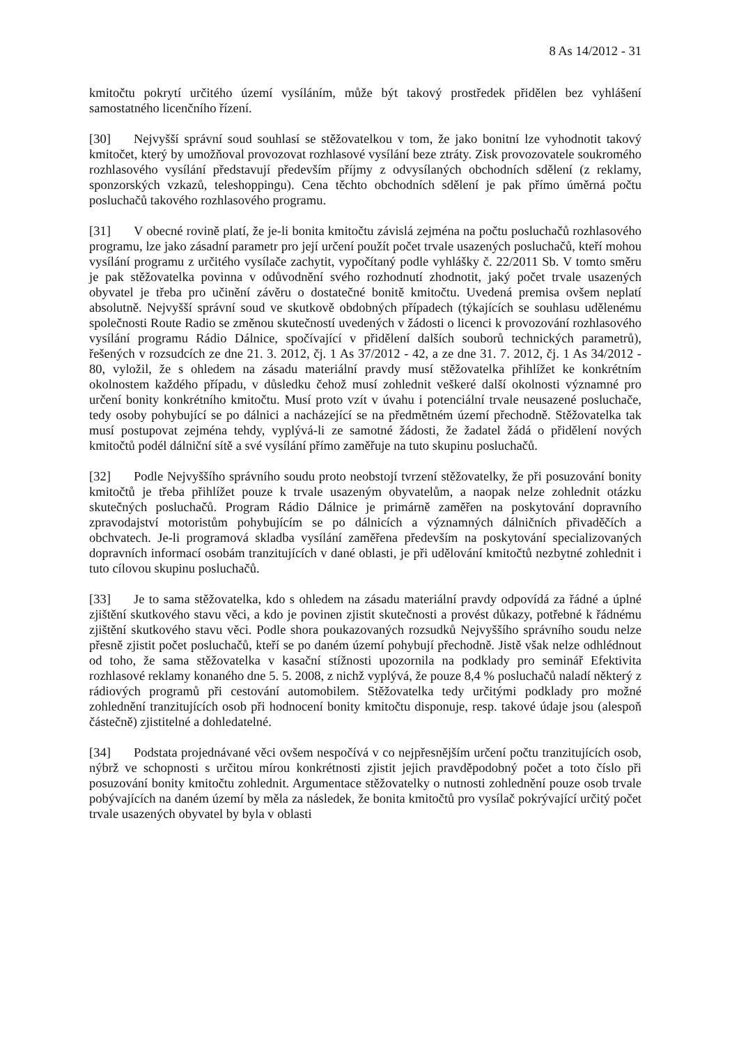8 As 14/2012 - 31
kmitočtu pokrytí určitého území vysíláním, může být takový prostředek přidělen bez vyhlášení samostatného licenčního řízení.
[30] Nejvyšší správní soud souhlasí se stěžovatelkou v tom, že jako bonitní lze vyhodnotit takový kmitočet, který by umožňoval provozovat rozhlasové vysílání beze ztráty. Zisk provozovatele soukromého rozhlasového vysílání představují především příjmy z odvysílaných obchodních sdělení (z reklamy, sponzorských vzkazů, teleshoppingu). Cena těchto obchodních sdělení je pak přímo úměrná počtu posluchačů takového rozhlasového programu.
[31] V obecné rovině platí, že je-li bonita kmitočtu závislá zejména na počtu posluchačů rozhlasového programu, lze jako zásadní parametr pro její určení použít počet trvale usazených posluchačů, kteří mohou vysílání programu z určitého vysílače zachytit, vypočítaný podle vyhlášky č. 22/2011 Sb. V tomto směru je pak stěžovatelka povinna v odůvodnění svého rozhodnutí zhodnotit, jaký počet trvale usazených obyvatel je třeba pro učinění závěru o dostatečné bonitě kmitočtu. Uvedená premisa ovšem neplatí absolutně. Nejvyšší správní soud ve skutkově obdobných případech (týkajících se souhlasu udělenému společnosti Route Radio se změnou skutečností uvedených v žádosti o licenci k provozování rozhlasového vysílání programu Rádio Dálnice, spočívající v přidělení dalších souborů technických parametrů), řešených v rozsudcích ze dne 21. 3. 2012, čj. 1 As 37/2012 - 42, a ze dne 31. 7. 2012, čj. 1 As 34/2012 - 80, vyložil, že s ohledem na zásadu materiální pravdy musí stěžovatelka přihlížet ke konkrétním okolnostem každého případu, v důsledku čehož musí zohlednit veškeré další okolnosti významné pro určení bonity konkrétního kmitočtu. Musí proto vzít v úvahu i potenciální trvale neusazené posluchače, tedy osoby pohybující se po dálnici a nacházející se na předmětném území přechodně. Stěžovatelka tak musí postupovat zejména tehdy, vyplývá-li ze samotné žádosti, že žadatel žádá o přidělení nových kmitočtů podél dálniční sítě a své vysílání přímo zaměřuje na tuto skupinu posluchačů.
[32] Podle Nejvyššího správního soudu proto neobstojí tvrzení stěžovatelky, že při posuzování bonity kmitočtů je třeba přihlížet pouze k trvale usazeným obyvatelům, a naopak nelze zohlednit otázku skutečných posluchačů. Program Rádio Dálnice je primárně zaměřen na poskytování dopravního zpravodajství motoristům pohybujícím se po dálnicích a významných dálničních přivaděčích a obchvatech. Je-li programová skladba vysílání zaměřena především na poskytování specializovaných dopravních informací osobám tranzitujících v dané oblasti, je při udělování kmitočtů nezbytné zohlednit i tuto cílovou skupinu posluchačů.
[33] Je to sama stěžovatelka, kdo s ohledem na zásadu materiální pravdy odpovídá za řádné a úplné zjištění skutkového stavu věci, a kdo je povinen zjistit skutečnosti a provést důkazy, potřebné k řádnému zjištění skutkového stavu věci. Podle shora poukazovaných rozsudků Nejvyššího správního soudu nelze přesně zjistit počet posluchačů, kteří se po daném území pohybují přechodně. Jistě však nelze odhlédnout od toho, že sama stěžovatelka v kasační stížnosti upozornila na podklady pro seminář Efektivita rozhlasové reklamy konaného dne 5. 5. 2008, z nichž vyplývá, že pouze 8,4 % posluchačů naladí některý z rádiových programů při cestování automobilem. Stěžovatelka tedy určitými podklady pro možné zohlednění tranzitujících osob při hodnocení bonity kmitočtu disponuje, resp. takové údaje jsou (alespoň částečně) zjistitelné a dohledatelné.
[34] Podstata projednávané věci ovšem nespočívá v co nejpřesnějším určení počtu tranzitujících osob, nýbrž ve schopnosti s určitou mírou konkrétnosti zjistit jejich pravděpodobný počet a toto číslo při posuzování bonity kmitočtu zohlednit. Argumentace stěžovatelky o nutnosti zohlednění pouze osob trvale pobývajících na daném území by měla za následek, že bonita kmitočtů pro vysílač pokrývající určitý počet trvale usazených obyvatel by byla v oblasti